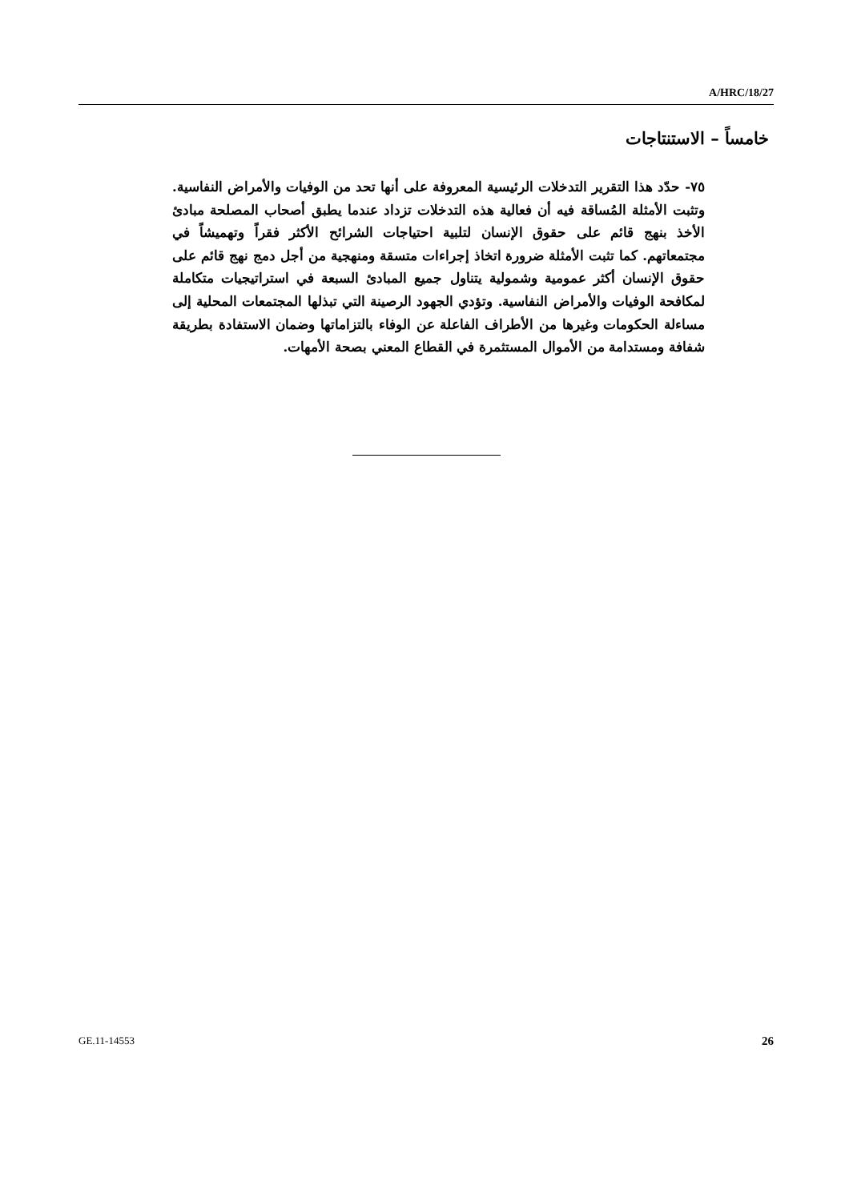A/HRC/18/27
خامساً – الاستنتاجات
٧٥- حدّد هذا التقرير التدخلات الرئيسية المعروفة على أنها تحد من الوفيات والأمراض النفاسية. وتثبت الأمثلة المُساقة فيه أن فعالية هذه التدخلات تزداد عندما يطبق أصحاب المصلحة مبادئ الأخذ بنهج قائم على حقوق الإنسان لتلبية احتياجات الشرائح الأكثر فقراً وتهميشاً في مجتمعاتهم. كما تثبت الأمثلة ضرورة اتخاذ إجراءات متسقة ومنهجية من أجل دمج نهج قائم على حقوق الإنسان أكثر عمومية وشمولية يتناول جميع المبادئ السبعة في استراتيجيات متكاملة لمكافحة الوفيات والأمراض النفاسية. وتؤدي الجهود الرصينة التي تبذلها المجتمعات المحلية إلى مساءلة الحكومات وغيرها من الأطراف الفاعلة عن الوفاء بالتزاماتها وضمان الاستفادة بطريقة شفافة ومستدامة من الأموال المستثمرة في القطاع المعني بصحة الأمهات.
GE.11-14553 26